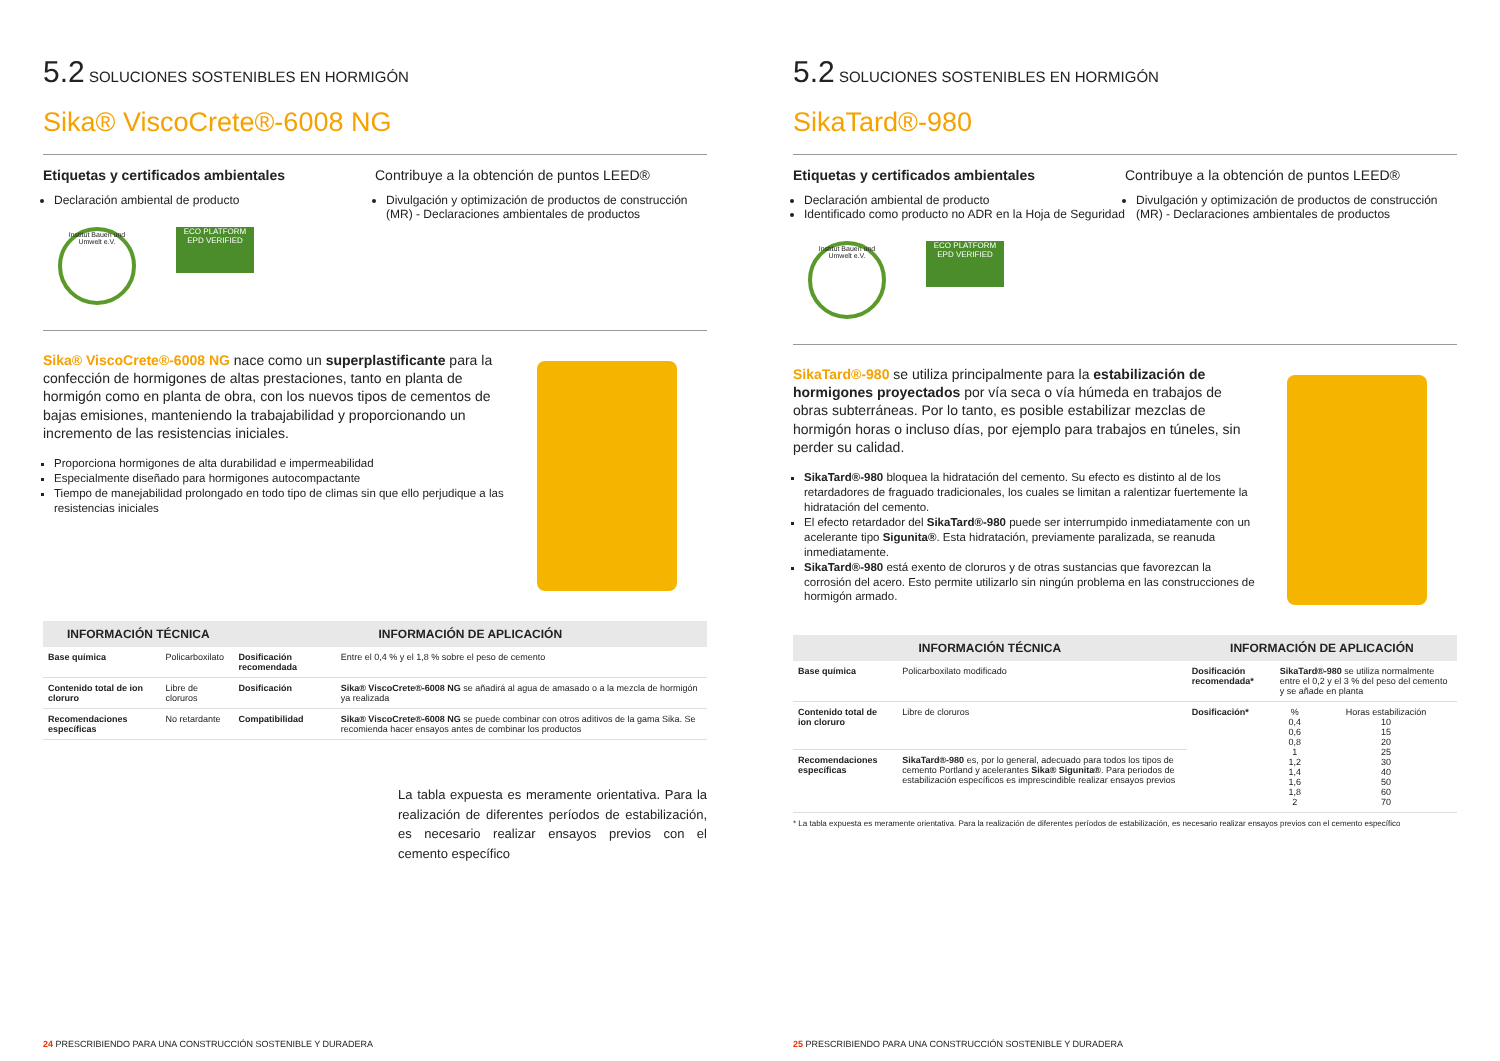5.2 SOLUCIONES SOSTENIBLES EN HORMIGÓN
Sika® ViscoCrete®-6008 NG
Etiquetas y certificados ambientales
Declaración ambiental de producto
Institut Bauen und Umwelt e.V.
ECO PLATFORM EPD VERIFIED
Contribuye a la obtención de puntos LEED®
Divulgación y optimización de productos de construcción (MR) - Declaraciones ambientales de productos
Sika® ViscoCrete®-6008 NG nace como un superplastificante para la confección de hormigones de altas prestaciones, tanto en planta de hormigón como en planta de obra, con los nuevos tipos de cementos de bajas emisiones, manteniendo la trabajabilidad y proporcionando un incremento de las resistencias iniciales.
Proporciona hormigones de alta durabilidad e impermeabilidad
Especialmente diseñado para hormigones autocompactante
Tiempo de manejabilidad prolongado en todo tipo de climas sin que ello perjudique a las resistencias iniciales
| INFORMACIÓN TÉCNICA | | INFORMACIÓN DE APLICACIÓN | |
| --- | --- | --- | --- |
| Base química | Policarboxilato | Dosificación recomendada | Entre el 0,4 % y el 1,8 % sobre el peso de cemento |
| Contenido total de ion cloruro | Libre de cloruros | Dosificación | Sika® ViscoCrete®-6008 NG se añadirá al agua de amasado o a la mezcla de hormigón ya realizada |
| Recomendaciones específicas | No retardante | Compatibilidad | Sika® ViscoCrete®-6008 NG se puede combinar con otros aditivos de la gama Sika. Se recomienda hacer ensayos antes de combinar los productos |
La tabla expuesta es meramente orientativa. Para la realización de diferentes períodos de estabilización, es necesario realizar ensayos previos con el cemento específico
24 PRESCRIBIENDO PARA UNA CONSTRUCCIÓN SOSTENIBLE Y DURADERA
5.2 SOLUCIONES SOSTENIBLES EN HORMIGÓN
SikaTard®-980
Etiquetas y certificados ambientales
Declaración ambiental de producto
Identificado como producto no ADR en la Hoja de Seguridad
Institut Bauen und Umwelt e.V.
ECO PLATFORM EPD VERIFIED
Contribuye a la obtención de puntos LEED®
Divulgación y optimización de productos de construcción (MR) - Declaraciones ambientales de productos
SikaTard®-980 se utiliza principalmente para la estabilización de hormigones proyectados por vía seca o vía húmeda en trabajos de obras subterráneas. Por lo tanto, es posible estabilizar mezclas de hormigón horas o incluso días, por ejemplo para trabajos en túneles, sin perder su calidad.
SikaTard®-980 bloquea la hidratación del cemento. Su efecto es distinto al de los retardadores de fraguado tradicionales, los cuales se limitan a ralentizar fuertemente la hidratación del cemento.
El efecto retardador del SikaTard®-980 puede ser interrumpido inmediatamente con un acelerante tipo Sigunita®. Esta hidratación, previamente paralizada, se reanuda inmediatamente.
SikaTard®-980 está exento de cloruros y de otras sustancias que favorezcan la corrosión del acero. Esto permite utilizarlo sin ningún problema en las construcciones de hormigón armado.
| INFORMACIÓN TÉCNICA | | INFORMACIÓN DE APLICACIÓN | | |
| --- | --- | --- | --- | --- |
| Base química | Policarboxilato modificado | Dosificación recomendada* | SikaTard®-980 se utiliza normalmente entre el 0,2 y el 3 % del peso del cemento y se añade en planta | |
| Contenido total de ion cloruro | Libre de cloruros | Dosificación* | % 0,4 0,6 0,8 1 1,2 1,4 1,6 1,8 2 | Horas estabilización 10 15 20 25 30 40 50 60 70 |
| Recomendaciones específicas | SikaTard®-980 es, por lo general, adecuado para todos los tipos de cemento Portland y acelerantes Sika® Sigunita® . Para periodos de estabilización específicos es imprescindible realizar ensayos previos | | | |
* La tabla expuesta es meramente orientativa. Para la realización de diferentes períodos de estabilización, es necesario realizar ensayos previos con el cemento específico
25 PRESCRIBIENDO PARA UNA CONSTRUCCIÓN SOSTENIBLE Y DURADERA